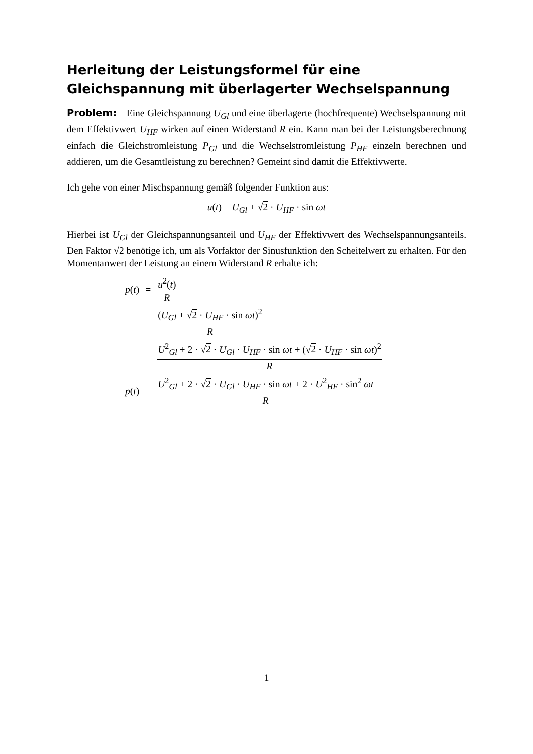Herleitung der Leistungsformel für eine Gleichspannung mit überlagerter Wechselspannung
Problem: Eine Gleichspannung U<sub>Gl</sub> und eine überlagerte (hochfrequente) Wechselspannung mit dem Effektivwert U<sub>HF</sub> wirken auf einen Widerstand R ein. Kann man bei der Leistungsberechnung einfach die Gleichstromleistung P<sub>Gl</sub> und die Wechselstromleistung P<sub>HF</sub> einzeln berechnen und addieren, um die Gesamtleistung zu berechnen? Gemeint sind damit die Effektivwerte.
Ich gehe von einer Mischspannung gemäß folgender Funktion aus:
u(t) = U<sub>Gl</sub> + √2 · U<sub>HF</sub> · sin ωt
Hierbei ist U<sub>Gl</sub> der Gleichspannungsanteil und U<sub>HF</sub> der Effektivwert des Wechselspannungsanteils. Den Faktor √2 benötige ich, um als Vorfaktor der Sinusfunktion den Scheitelwert zu erhalten. Für den Momentanwert der Leistung an einem Widerstand R erhalte ich:
| p ( t ) | = | u<sup>2</sup>( t ) R |
| | = | ( U<sub>Gl</sub> + √ 2 · U<sub>HF</sub> · sin ωt )<sup>2</sup> R |
| | = | U<sup>2</sup><sub>Gl</sub> + 2 · √ 2 · U<sub>Gl</sub> · U<sub>HF</sub> · sin ωt + (√ 2 · U<sub>HF</sub> · sin ωt )<sup>2</sup> R |
| p ( t ) | = | U<sup>2</sup><sub>Gl</sub> + 2 · √ 2 · U<sub>Gl</sub> · U<sub>HF</sub> · sin ωt + 2 · U<sup>2</sup><sub>HF</sub> · sin<sup>2</sup> ωt R |
1